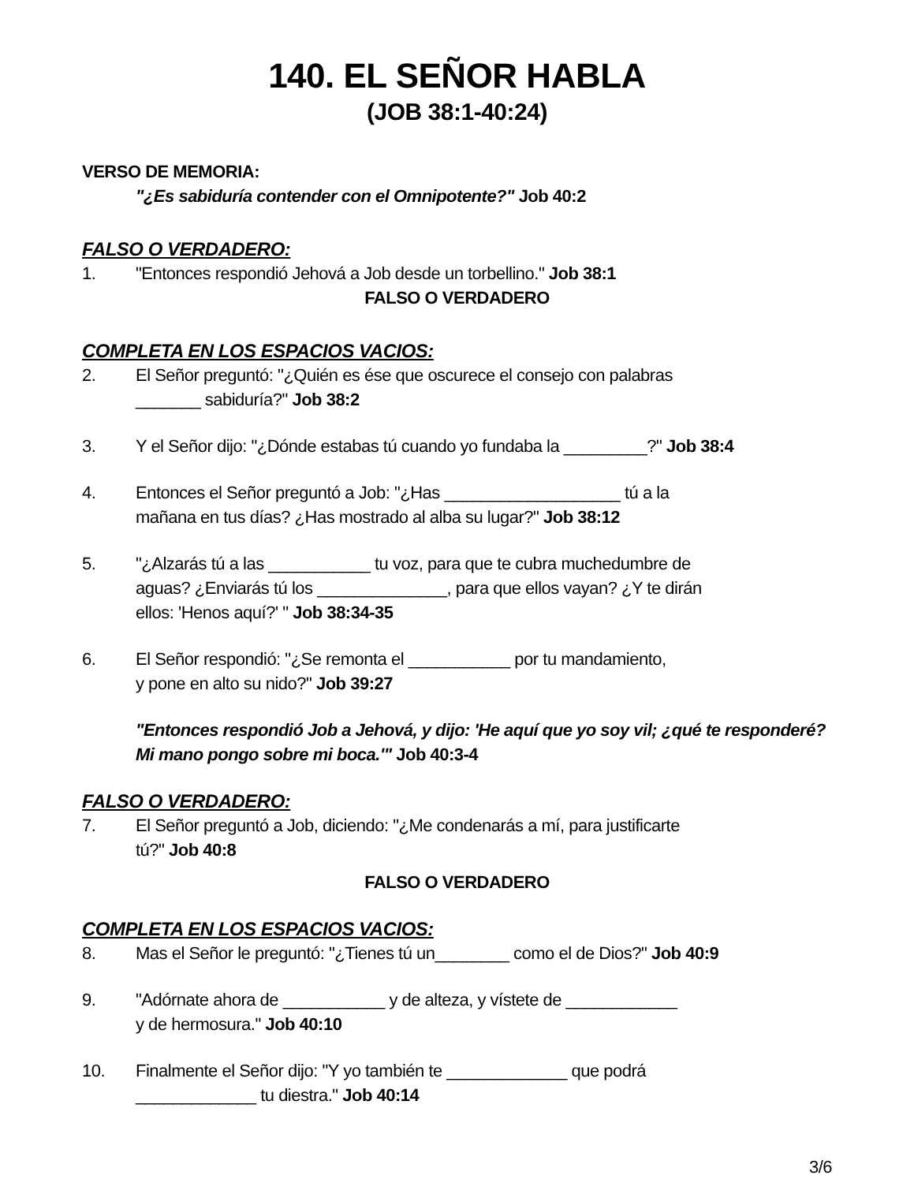140. EL SEÑOR HABLA
(JOB 38:1-40:24)
VERSO DE MEMORIA:
"¿Es sabiduría contender con el Omnipotente?" Job 40:2
FALSO O VERDADERO:
1. "Entonces respondió Jehová a Job desde un torbellino." Job 38:1
FALSO O VERDADERO
COMPLETA EN LOS ESPACIOS VACIOS:
2. El Señor preguntó: "¿Quién es ése que oscurece el consejo con palabras
_______ sabiduría?" Job 38:2
3. Y el Señor dijo: "¿Dónde estabas tú cuando yo fundaba la _________?" Job 38:4
4. Entonces el Señor preguntó a Job: "¿Has ___________________ tú a la
mañana en tus días? ¿Has mostrado al alba su lugar?" Job 38:12
5. "¿Alzarás tú a las ___________ tu voz, para que te cubra muchedumbre de
aguas? ¿Enviarás tú los ______________, para que ellos vayan? ¿Y te dirán
ellos: 'Henos aquí?' " Job 38:34-35
6. El Señor respondió: "¿Se remonta el ___________ por tu mandamiento,
y pone en alto su nido?" Job 39:27
"Entonces respondió Job a Jehová, y dijo: 'He aquí que yo soy vil; ¿qué te responderé? Mi mano pongo sobre mi boca.'" Job 40:3-4
FALSO O VERDADERO:
7. El Señor preguntó a Job, diciendo: "¿Me condenarás a mí, para justificarte
tú?" Job 40:8
FALSO O VERDADERO
COMPLETA EN LOS ESPACIOS VACIOS:
8. Mas el Señor le preguntó: "¿Tienes tú un________ como el de Dios?" Job 40:9
9. "Adórnate ahora de ___________ y de alteza, y vístete de ____________
y de hermosura." Job 40:10
10. Finalmente el Señor dijo: "Y yo también te _____________ que podrá
_____________ tu diestra." Job 40:14
3/6